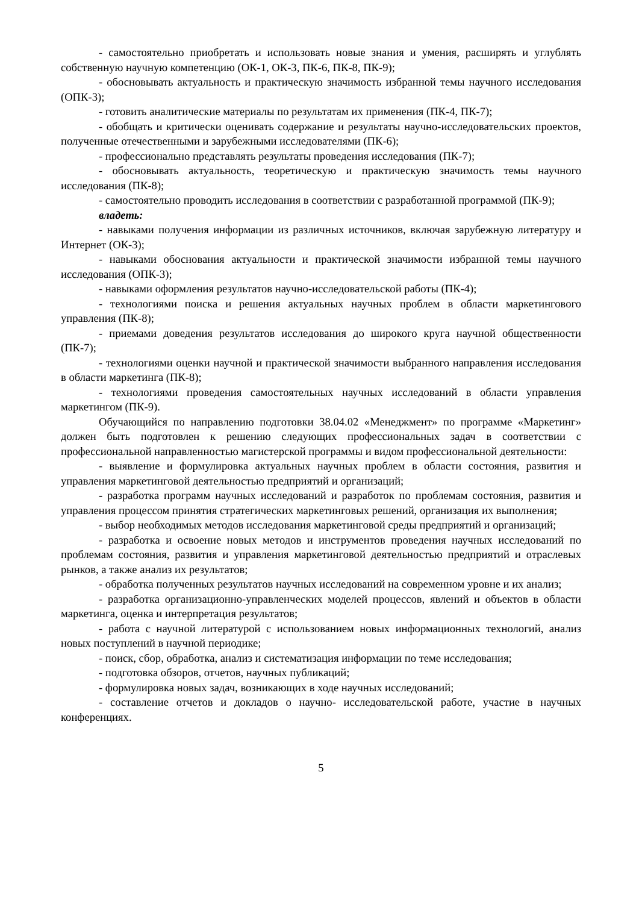- самостоятельно приобретать и использовать новые знания и умения, расширять и углублять собственную научную компетенцию (ОК-1, ОК-3, ПК-6, ПК-8, ПК-9);
- обосновывать актуальность и практическую значимость избранной темы научного исследования (ОПК-3);
- готовить аналитические материалы по результатам их применения (ПК-4, ПК-7);
- обобщать и критически оценивать содержание и результаты научно-исследовательских проектов, полученные отечественными и зарубежными исследователями (ПК-6);
- профессионально представлять результаты проведения исследования (ПК-7);
- обосновывать актуальность, теоретическую и практическую значимость темы научного исследования (ПК-8);
- самостоятельно проводить исследования в соответствии с разработанной программой (ПК-9);
владеть:
- навыками получения информации из различных источников, включая зарубежную литературу и Интернет (ОК-3);
- навыками обоснования актуальности и практической значимости избранной темы научного исследования (ОПК-3);
- навыками оформления результатов научно-исследовательской работы (ПК-4);
- технологиями поиска и решения актуальных научных проблем в области маркетингового управления (ПК-8);
- приемами доведения результатов исследования до широкого круга научной общественности (ПК-7);
- технологиями оценки научной и практической значимости выбранного направления исследования в области маркетинга (ПК-8);
- технологиями проведения самостоятельных научных исследований в области управления маркетингом (ПК-9).
Обучающийся по направлению подготовки 38.04.02 «Менеджмент» по программе «Маркетинг» должен быть подготовлен к решению следующих профессиональных задач в соответствии с профессиональной направленностью магистерской программы и видом профессиональной деятельности:
- выявление и формулировка актуальных научных проблем в области состояния, развития и управления маркетинговой деятельностью предприятий и организаций;
- разработка программ научных исследований и разработок по проблемам состояния, развития и управления процессом принятия стратегических маркетинговых решений, организация их выполнения;
- выбор необходимых методов исследования маркетинговой среды предприятий и организаций;
- разработка и освоение новых методов и инструментов проведения научных исследований по проблемам состояния, развития и управления маркетинговой деятельностью предприятий и отраслевых рынков, а также анализ их результатов;
- обработка полученных результатов научных исследований на современном уровне и их анализ;
- разработка организационно-управленческих моделей процессов, явлений и объектов в области маркетинга, оценка и интерпретация результатов;
- работа с научной литературой с использованием новых информационных технологий, анализ новых поступлений в научной периодике;
- поиск, сбор, обработка, анализ и систематизация информации по теме исследования;
- подготовка обзоров, отчетов, научных публикаций;
- формулировка новых задач, возникающих в ходе научных исследований;
- составление отчетов и докладов о научно- исследовательской работе, участие в научных конференциях.
5